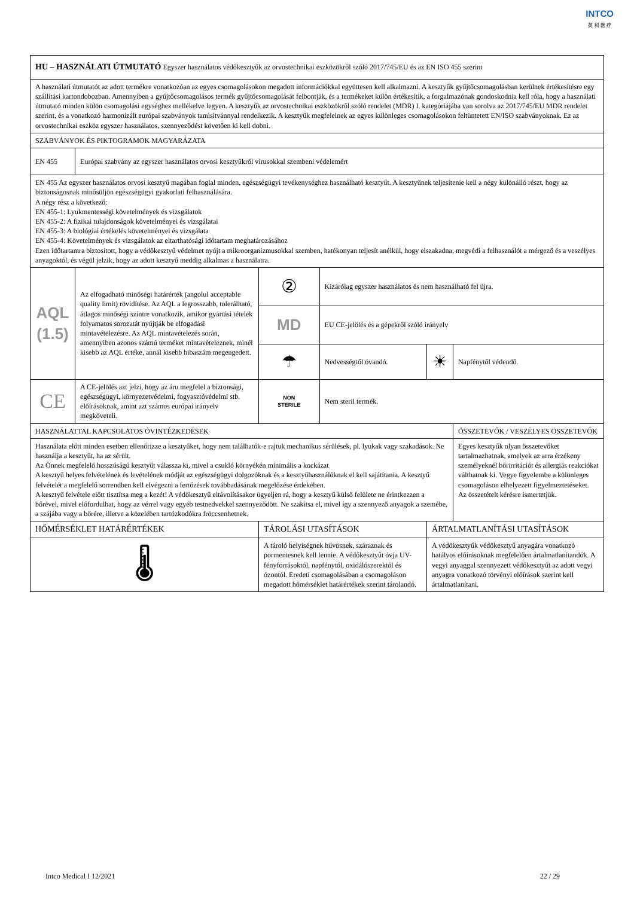INTCO
英 科 医 疗
| HU – HASZNÁLATI ÚTMUTATÓ Egyszer használatos védőkesztyűk az orvostechnikai eszközökről szóló 2017/745/EU és az EN ISO 455 szerint | | | | | |
| A használati útmutatót az adott termékre vonatkozóan az egyes csomagolásokon megadott információkkal együttesen kell alkalmazni. A kesztyűk gyűjtőcsomagolásban kerülnek értékesítésre egy szállítási kartondobozban. Amennyiben a gyűjtőcsomagolásos termék gyűjtőcsomagolását felbontják, és a termékeket külön értékesítik, a forgalmazónak gondoskodnia kell róla, hogy a használati útmutató minden külön csomagolási egységhez mellékelve legyen. A kesztyűk az orvostechnikai eszközökről szóló rendelet (MDR) I. kategóriájába van sorolva az 2017/745/EU MDR rendelet szerint, és a vonatkozó harmonizált európai szabványok tanúsítvánnyal rendelkezik. A kesztyűk megfelelnek az egyes különleges csomagolásokon feltüntetett EN/ISO szabványoknak. Ez az orvostechnikai eszköz egyszer használatos, szennyeződést követően ki kell dobni. | | | | | |
| SZABVÁNYOK ÉS PIKTOGRAMOK MAGYARÁZATA | | | | | |
| EN 455 | Európai szabvány az egyszer használatos orvosi kesztyűkről vírusokkal szembeni védelemért | | | | |
| EN 455 Az egyszer használatos orvosi kesztyű magában foglal minden, egészségügyi tevékenységhez használható kesztyűt. A kesztyűnek teljesítenie kell a négy különálló részt, hogy az biztonságosnak minősüljön egészségügyi gyakorlati felhasználására. A négy rész a következő: EN 455-1: Lyukmentességi követelmények és vizsgálatok EN 455-2: A fizikai tulajdonságok követelményei és vizsgálatai EN 455-3: A biológiai értékelés követelményei és vizsgálata EN 455-4: Követelmények és vizsgálatok az eltarthatósági időtartam meghatározásához Ezen időtartamra biztosított, hogy a védőkesztyű védelmet nyújt a mikroorganizmusokkal szemben, hatékonyan teljesít anélkül, hogy elszakadna, megvédi a felhasználót a mérgező és a veszélyes anyagoktól, és végül jelzik, hogy az adott kesztyű meddig alkalmas a használatra. | | | | | |
| AQL (1.5) | Az elfogadható minőségi határérték (angolul acceptable quality limit) rövidítése. Az AQL a legrosszabb, tolerálható, átlagos minőségi szintre vonatkozik, amikor gyártási tételek folyamatos sorozatát nyújtják be elfogadási mintavételezésre. Az AQL mintavételezés során, amennyiben azonos számú terméket mintavételeznek, minél kisebb az AQL értéke, annál kisebb hibaszám megengedett. | ② | Kizárólag egyszer használatos és nem használható fel újra. | | |
| | | MD | EU CE-jelölés és a gépekről szóló irányelv | | |
| | | ☂ | Nedvességtől óvandó. | ☀ | Napfénytől védendő. |
| CE | A CE-jelölés azt jelzi, hogy az áru megfelel a biztonsági, egészségügyi, környezetvédelmi, fogyasztóvédelmi stb. előírásoknak, amint azt számos európai irányelv megköveteli. | NON STERILE | Nem steril termék. | | |
| HASZNÁLATTAL KAPCSOLATOS ÓVINTÉZKEDÉSEK | | | | | ÖSSZETEVŐK / VESZÉLYES ÖSSZETEVŐK |
| Használata előtt minden esetben ellenőrizze a kesztyűket, hogy nem találhatók-e rajtuk mechanikus sérülések, pl. lyukak vagy szakadások. Ne használja a kesztyűt, ha az sérült. Az Önnek megfelelő hosszúságú kesztyűt válassza ki, mivel a csukló környékén minimális a kockázat A kesztyű helyes felvételének és levételének módját az egészségügyi dolgozóknak és a kesztyűhasználóknak el kell sajátítania. A kesztyű felvételét a megfelelő sorrendben kell elvégezni a fertőzések továbbadásának megelőzése érdekében. A kesztyű felvétele előtt tisztítsa meg a kezét! A védőkesztyű eltávolításakor ügyeljen rá, hogy a kesztyű külső felülete ne érintkezzen a bőrével, mivel előfordulhat, hogy az vérrel vagy egyéb testnedvekkel szennyeződött. Ne szakítsa el, mivel így a szennyező anyagok a szemébe, a szájába vagy a bőrére, illetve a közelében tartózkodókra fröccsenhetnek. | | | | | Egyes kesztyűk olyan összetevőket tartalmazhatnak, amelyek az arra érzékeny személyeknél bőrirritációt és allergiás reakciókat válthatnak ki. Vegye figyelembe a különleges csomagoláson elhelyezett figyelmeztetéseket. Az összetételt kérésre ismertetjük. |
| HŐMÉRSÉKLET HATÁRÉRTÉKEK | | TÁROLÁSI UTASÍTÁSOK | | ÁRTALMATLANÍTÁSI UTASÍTÁSOK | |
| 🌡 | | A tároló helyiségnek hűvösnek, száraznak és pormentesnek kell lennie. A védőkesztyűt óvja UV-fényforrásoktól, napfénytől, oxidálószerektől és ózontól. Eredeti csomagolásában a csomagoláson megadott hőmérséklet határértékek szerint tárolandó. | | A védőkesztyűk védőkesztyű anyagára vonatkozó hatályos előírásoknak megfelelően ártalmatlanítandók. A vegyi anyaggal szennyezett védőkesztyűt az adott vegyi anyagra vonatkozó törvényi előírások szerint kell ártalmatlanítani. | |
Intco Medical I 12/2021 22 / 29